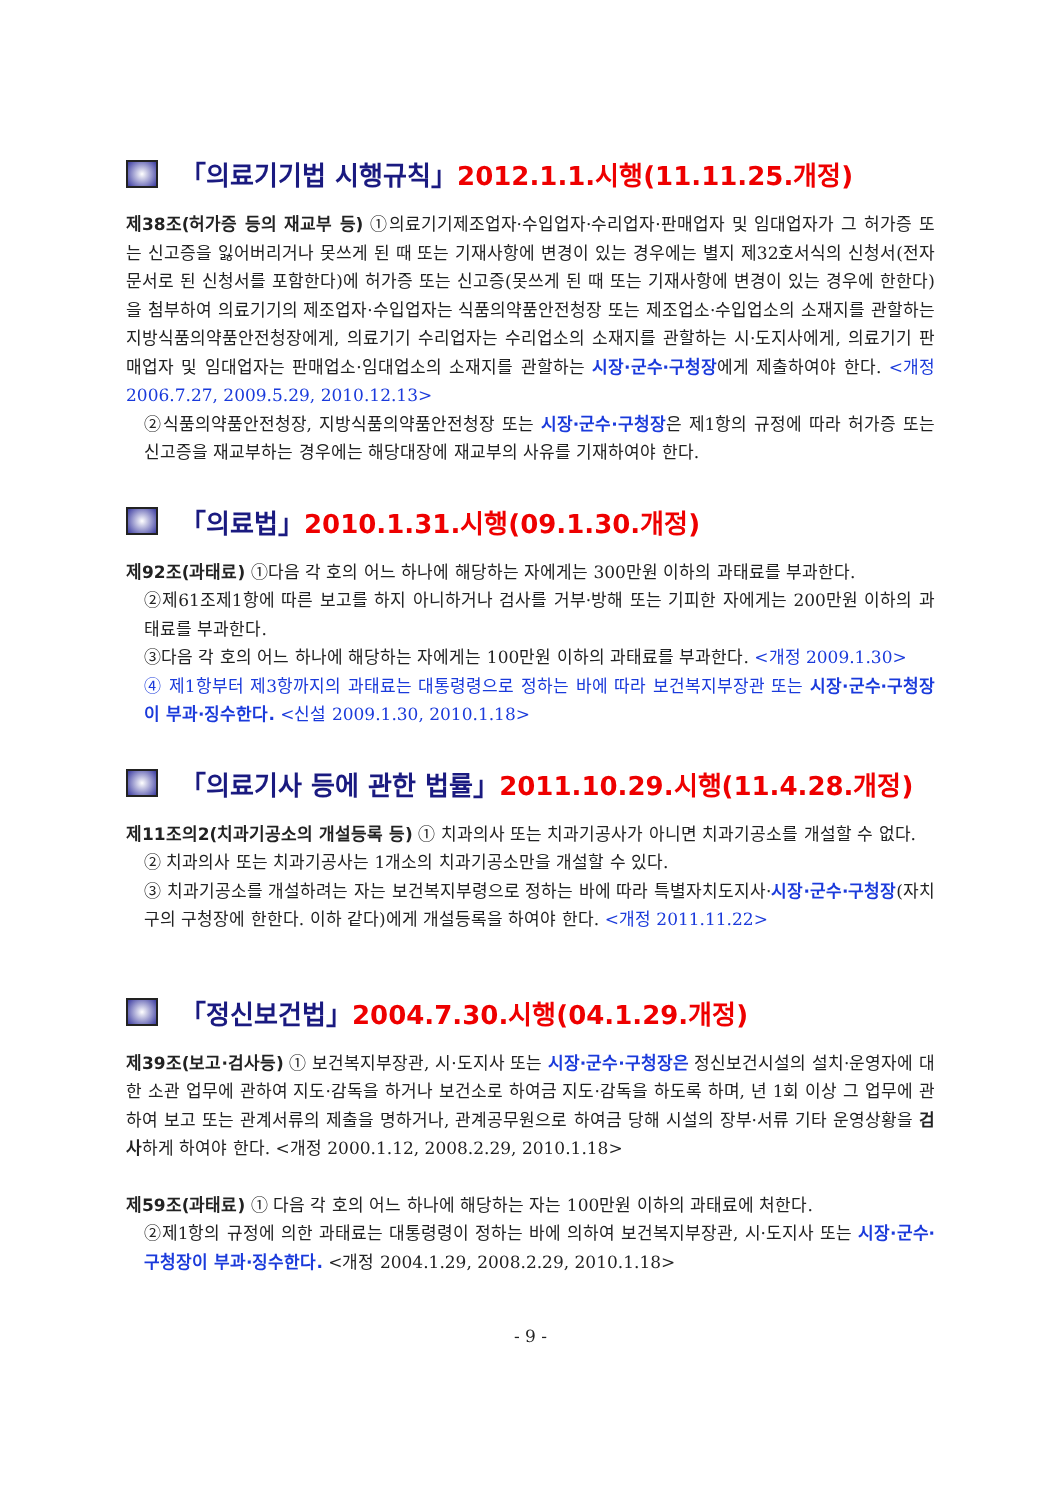「의료기기법 시행규칙」 2012.1.1.시행(11.11.25.개정)
제38조(허가증 등의 재교부 등) ①의료기기제조업자·수입업자·수리업자·판매업자 및 임대업자가 그 허가증 또는 신고증을 잃어버리거나 못쓰게 된 때 또는 기재사항에 변경이 있는 경우에는 별지 제32호서식의 신청서(전자문서로 된 신청서를 포함한다)에 허가증 또는 신고증(못쓰게 된 때 또는 기재사항에 변경이 있는 경우에 한한다)을 첨부하여 의료기기의 제조업자·수입업자는 식품의약품안전청장 또는 제조업소·수입업소의 소재지를 관할하는 지방식품의약품안전청장에게, 의료기기 수리업자는 수리업소의 소재지를 관할하는 시·도지사에게, 의료기기 판매업자 및 임대업자는 판매업소·임대업소의 소재지를 관할하는 시장·군수·구청장에게 제출하여야 한다. <개정 2006.7.27, 2009.5.29, 2010.12.13>
②식품의약품안전청장, 지방식품의약품안전청장 또는 시장·군수·구청장은 제1항의 규정에 따라 허가증 또는 신고증을 재교부하는 경우에는 해당대장에 재교부의 사유를 기재하여야 한다.
「의료법」 2010.1.31.시행(09.1.30.개정)
제92조(과태료) ①다음 각 호의 어느 하나에 해당하는 자에게는 300만원 이하의 과태료를 부과한다.
②제61조제1항에 따른 보고를 하지 아니하거나 검사를 거부·방해 또는 기피한 자에게는 200만원 이하의 과태료를 부과한다.
③다음 각 호의 어느 하나에 해당하는 자에게는 100만원 이하의 과태료를 부과한다. <개정 2009.1.30>
④ 제1항부터 제3항까지의 과태료는 대통령령으로 정하는 바에 따라 보건복지부장관 또는 시장·군수·구청장이 부과·징수한다. <신설 2009.1.30, 2010.1.18>
「의료기사 등에 관한 법률」 2011.10.29.시행(11.4.28.개정)
제11조의2(치과기공소의 개설등록 등) ① 치과의사 또는 치과기공사가 아니면 치과기공소를 개설할 수 없다.
② 치과의사 또는 치과기공사는 1개소의 치과기공소만을 개설할 수 있다.
③ 치과기공소를 개설하려는 자는 보건복지부령으로 정하는 바에 따라 특별자치도지사·시장·군수·구청장(자치구의 구청장에 한한다. 이하 같다)에게 개설등록을 하여야 한다. <개정 2011.11.22>
「정신보건법」 2004.7.30.시행(04.1.29.개정)
제39조(보고·검사등) ① 보건복지부장관, 시·도지사 또는 시장·군수·구청장은 정신보건시설의 설치·운영자에 대한 소관 업무에 관하여 지도·감독을 하거나 보건소로 하여금 지도·감독을 하도록 하며, 년 1회 이상 그 업무에 관하여 보고 또는 관계서류의 제출을 명하거나, 관계공무원으로 하여금 당해 시설의 장부·서류 기타 운영상황을 검사하게 하여야 한다. <개정 2000.1.12, 2008.2.29, 2010.1.18>
제59조(과태료) ① 다음 각 호의 어느 하나에 해당하는 자는 100만원 이하의 과태료에 처한다.
②제1항의 규정에 의한 과태료는 대통령령이 정하는 바에 의하여 보건복지부장관, 시·도지사 또는 시장·군수·구청장이 부과·징수한다. <개정 2004.1.29, 2008.2.29, 2010.1.18>
- 9 -